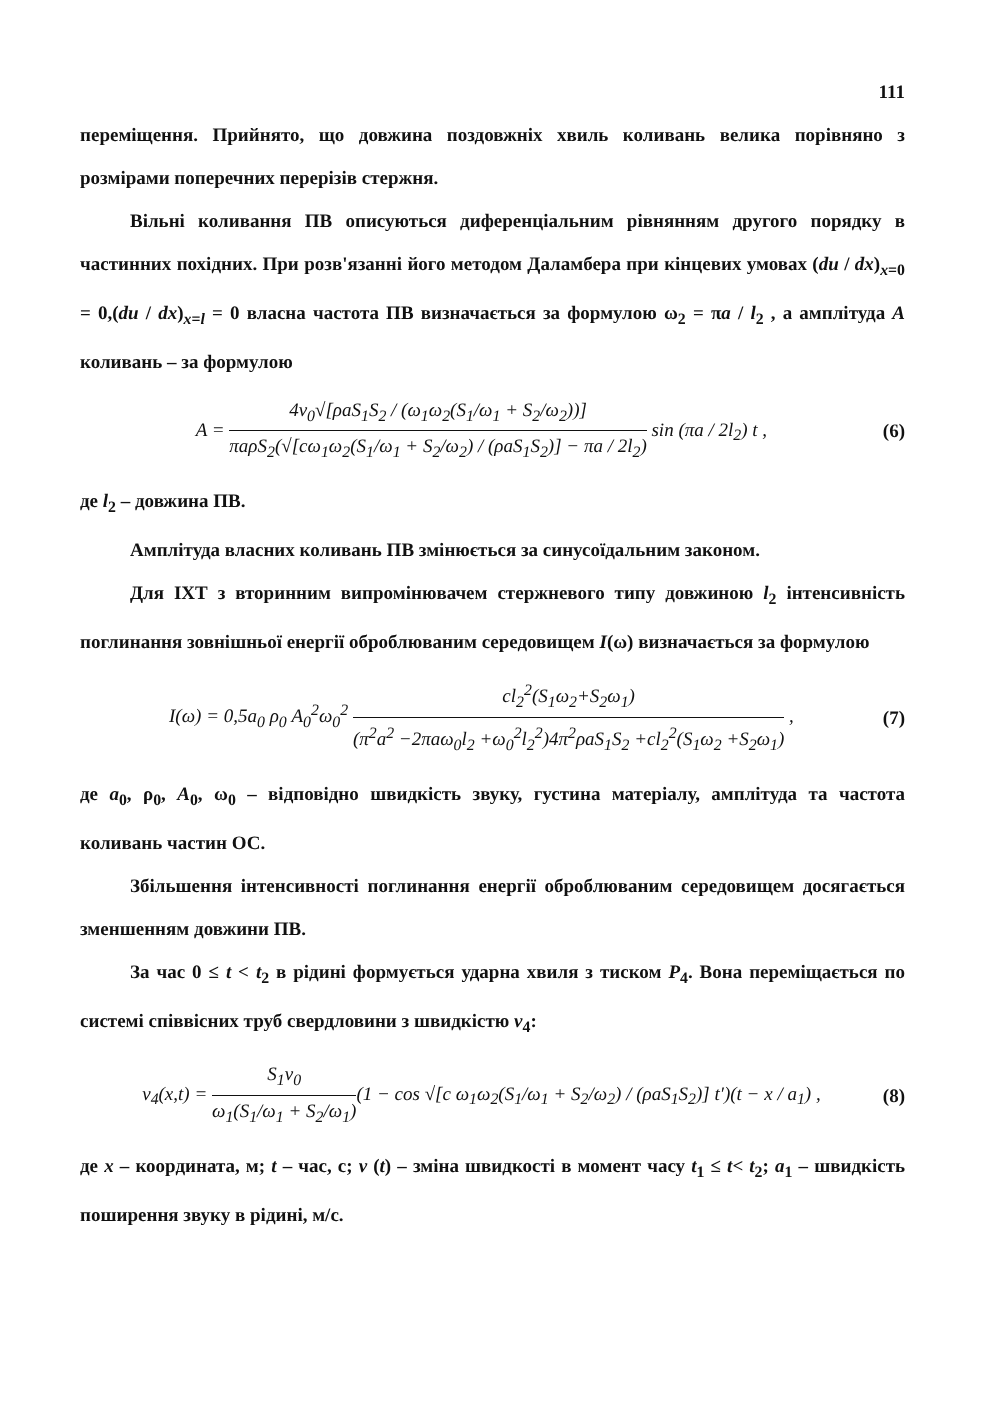111
переміщення. Прийнято, що довжина поздовжніх хвиль коливань велика порівняно з розмірами поперечних перерізів стержня.
Вільні коливання ПВ описуються диференціальним рівнянням другого порядку в частинних похідних. При розв'язанні його методом Даламбера при кінцевих умовах (du / dx)<sub>x=0</sub> = 0,(du / dx)<sub>x=l</sub> = 0 власна частота ПВ визначається за формулою ω<sub>2</sub> = πa / l<sub>2</sub> , а амплітуда A коливань – за формулою
A = 4v<sub>0</sub>√[ρaS<sub>1</sub>S<sub>2</sub> / (ω<sub>1</sub>ω<sub>2</sub>(S<sub>1</sub>/ω<sub>1</sub> + S<sub>2</sub>/ω<sub>2</sub>))] πaρS<sub>2</sub>(√[cω<sub>1</sub>ω<sub>2</sub>(S<sub>1</sub>/ω<sub>1</sub> + S<sub>2</sub>/ω<sub>2</sub>) / (ρaS<sub>1</sub>S<sub>2</sub>)] − πa / 2l<sub>2</sub>) sin (πa / 2l<sub>2</sub>) t ,
(6)
де l<sub>2</sub> – довжина ПВ.
Амплітуда власних коливань ПВ змінюється за синусоїдальним законом.
Для ІХТ з вторинним випромінювачем стержневого типу довжиною l<sub>2</sub> інтенсивність поглинання зовнішньої енергії оброблюваним середовищем I(ω) визначається за формулою
I(ω) = 0,5a<sub>0</sub> ρ<sub>0</sub> A<sub>0</sub><sup>2</sup>ω<sub>0</sub><sup>2</sup> cl<sub>2</sub><sup>2</sup>(S<sub>1</sub>ω<sub>2</sub>+S<sub>2</sub>ω<sub>1</sub>) (π<sup>2</sup>a<sup>2</sup> −2πaω<sub>0</sub>l<sub>2</sub> +ω<sub>0</sub><sup>2</sup>l<sub>2</sub><sup>2</sup>)4π<sup>2</sup>ρaS<sub>1</sub>S<sub>2</sub> +cl<sub>2</sub><sup>2</sup>(S<sub>1</sub>ω<sub>2</sub> +S<sub>2</sub>ω<sub>1</sub>) ,
(7)
де a<sub>0</sub>, ρ<sub>0</sub>, A<sub>0</sub>, ω<sub>0</sub> – відповідно швидкість звуку, густина матеріалу, амплітуда та частота коливань частин ОС.
Збільшення інтенсивності поглинання енергії оброблюваним середовищем досягається зменшенням довжини ПВ.
За час 0 ≤ t < t<sub>2</sub> в рідині формується ударна хвиля з тиском P<sub>4</sub>. Вона переміщається по системі співвісних труб свердловини з швидкістю v<sub>4</sub>:
v<sub>4</sub>(x,t) = S<sub>1</sub>v<sub>0</sub> ω<sub>1</sub>(S<sub>1</sub>/ω<sub>1</sub> + S<sub>2</sub>/ω<sub>1</sub>)(1 − cos √[c ω<sub>1</sub>ω<sub>2</sub>(S<sub>1</sub>/ω<sub>1</sub> + S<sub>2</sub>/ω<sub>2</sub>) / (ρaS<sub>1</sub>S<sub>2</sub>)] t′)(t − x / a<sub>1</sub>) ,
(8)
де x – координата, м; t – час, с; v (t) – зміна швидкості в момент часу t<sub>1</sub> ≤ t< t<sub>2</sub>; a<sub>1</sub> – швидкість поширення звуку в рідині, м/с.